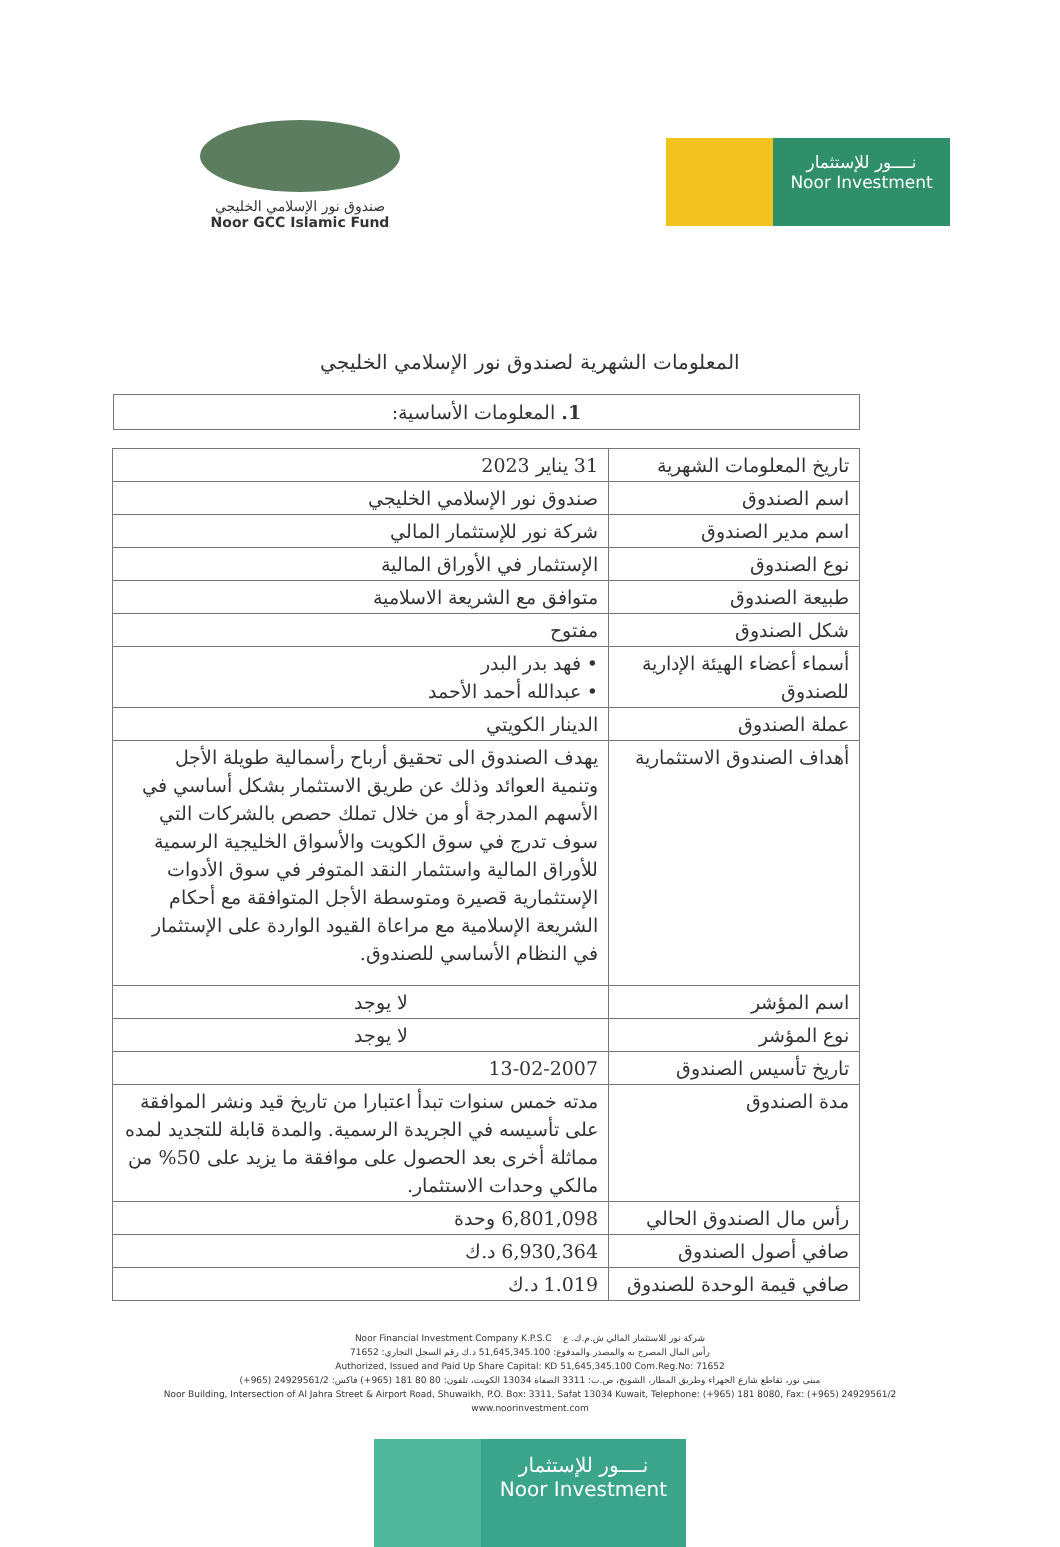صندوق نور الإسلامي الخليجي
Noor GCC Islamic Fund
نــــور للإستثمار
Noor Investment
المعلومات الشهرية لصندوق نور الإسلامي الخليجي
1. المعلومات الأساسية:
| تاريخ المعلومات الشهرية | 31 يناير 2023 |
| اسم الصندوق | صندوق نور الإسلامي الخليجي |
| اسم مدير الصندوق | شركة نور للإستثمار المالي |
| نوع الصندوق | الإستثمار في الأوراق المالية |
| طبيعة الصندوق | متوافق مع الشريعة الاسلامية |
| شكل الصندوق | مفتوح |
| أسماء أعضاء الهيئة الإدارية للصندوق | • فهد بدر البدر • عبدالله أحمد الأحمد |
| عملة الصندوق | الدينار الكويتي |
| أهداف الصندوق الاستثمارية | يهدف الصندوق الى تحقيق أرباح رأسمالية طويلة الأجل وتنمية العوائد وذلك عن طريق الاستثمار بشكل أساسي في الأسهم المدرجة أو من خلال تملك حصص بالشركات التي سوف تدرج في سوق الكويت والأسواق الخليجية الرسمية للأوراق المالية واستثمار النقد المتوفر في سوق الأدوات الإستثمارية قصيرة ومتوسطة الأجل المتوافقة مع أحكام الشريعة الإسلامية مع مراعاة القيود الواردة على الإستثمار في النظام الأساسي للصندوق. |
| اسم المؤشر | لا يوجد |
| نوع المؤشر | لا يوجد |
| تاريخ تأسيس الصندوق | 13-02-2007 |
| مدة الصندوق | مدته خمس سنوات تبدأ اعتبارا من تاريخ قيد ونشر الموافقة على تأسيسه في الجريدة الرسمية. والمدة قابلة للتجديد لمده مماثلة أخرى بعد الحصول على موافقة ما يزيد على 50% من مالكي وحدات الاستثمار. |
| رأس مال الصندوق الحالي | 6,801,098 وحدة |
| صافي أصول الصندوق | 6,930,364 د.ك |
| صافي قيمة الوحدة للصندوق | 1.019 د.ك |
Noor Financial Investment Company K.P.S.C شركة نور للاستثمار المالي ش.م.ك. ع
رأس المال المصرح به والمصدر والمدفوع: 51,645,345.100 د.ك رقم السجل التجاري: 71652
Authorized, Issued and Paid Up Share Capital: KD 51,645,345.100 Com.Reg.No: 71652
مبنى نور، تقاطع شارع الجهراء وطريق المطار، الشويخ، ص.ب: 3311 الصفاة 13034 الكويت، تلفون: 80 80 181 (965+) فاكس: 24929561/2 (965+)
Noor Building, Intersection of Al Jahra Street & Airport Road, Shuwaikh, P.O. Box: 3311, Safat 13034 Kuwait, Telephone: (+965) 181 8080, Fax: (+965) 24929561/2
www.noorinvestment.com
نــــور للإستثمار
Noor Investment